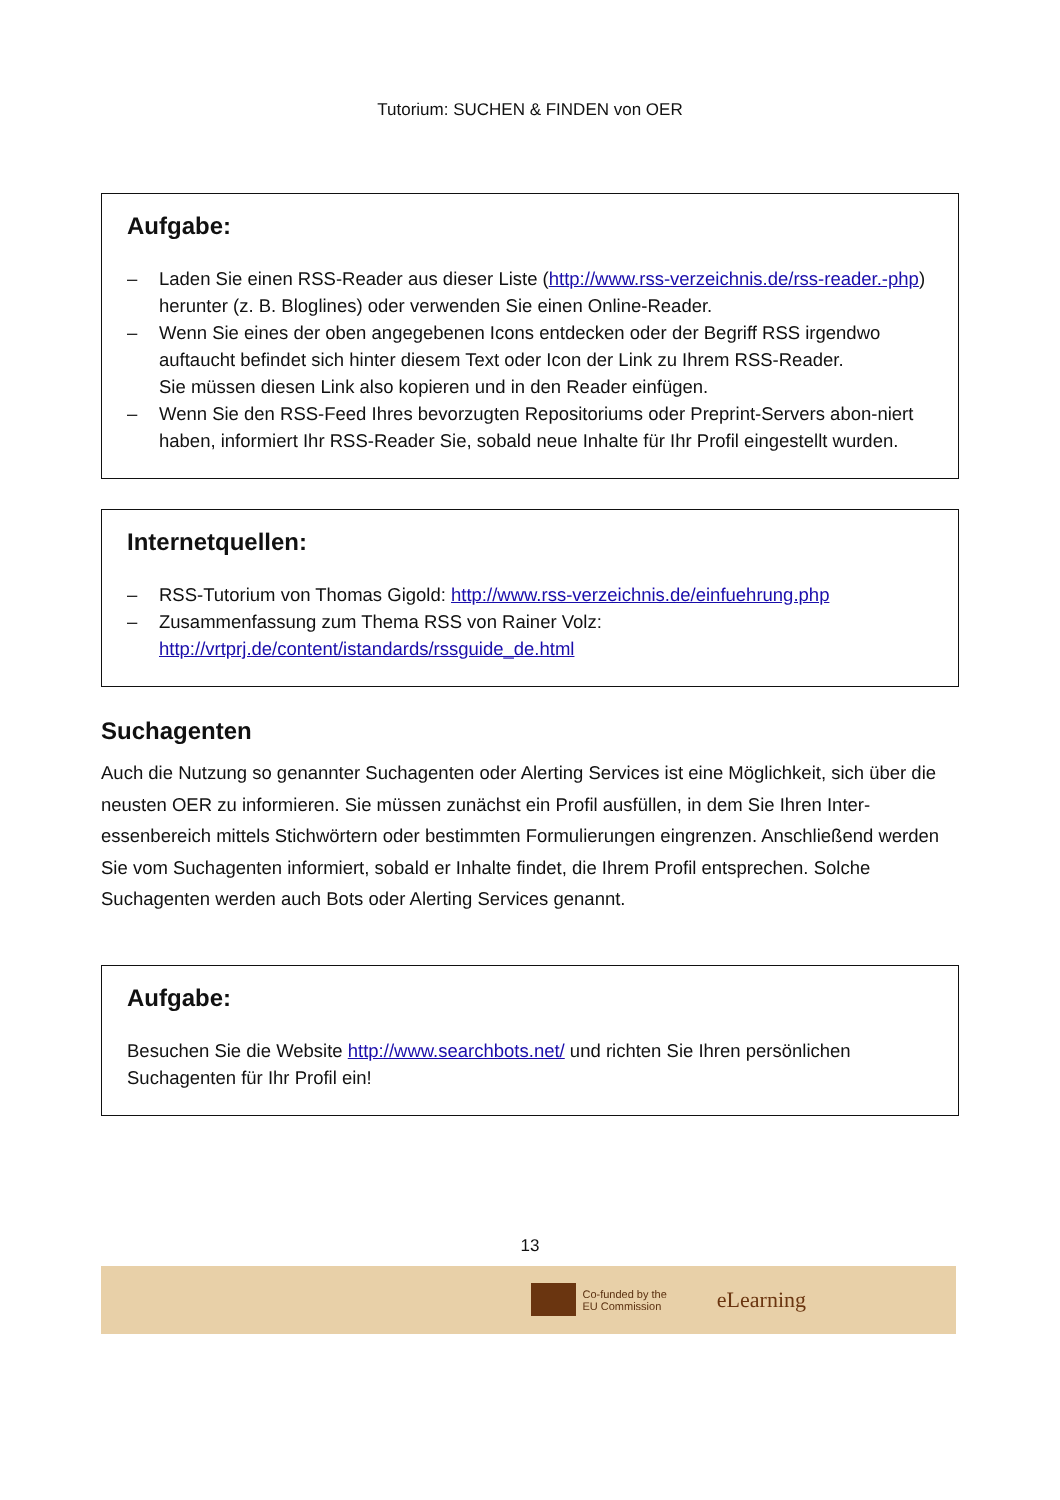Tutorium: SUCHEN & FINDEN von OER
Aufgabe:
– Laden Sie einen RSS-Reader aus dieser Liste (http://www.rss-verzeichnis.de/rss-reader.-php) herunter (z. B. Bloglines) oder verwenden Sie einen Online-Reader.
– Wenn Sie eines der oben angegebenen Icons entdecken oder der Begriff RSS irgendwo auftaucht befindet sich hinter diesem Text oder Icon der Link zu Ihrem RSS-Reader.
Sie müssen diesen Link also kopieren und in den Reader einfügen.
– Wenn Sie den RSS-Feed Ihres bevorzugten Repositoriums oder Preprint-Servers abon-niert haben, informiert Ihr RSS-Reader Sie, sobald neue Inhalte für Ihr Profil eingestellt wurden.
Internetquellen:
– RSS-Tutorium von Thomas Gigold: http://www.rss-verzeichnis.de/einfuehrung.php
– Zusammenfassung zum Thema RSS von Rainer Volz:
http://vrtprj.de/content/istandards/rssguide_de.html
Suchagenten
Auch die Nutzung so genannter Suchagenten oder Alerting Services ist eine Möglichkeit, sich über die neusten OER zu informieren. Sie müssen zunächst ein Profil ausfüllen, in dem Sie Ihren Inter-essenbereich mittels Stichwörtern oder bestimmten Formulierungen eingrenzen. Anschließend werden Sie vom Suchagenten informiert, sobald er Inhalte findet, die Ihrem Profil entsprechen. Solche Suchagenten werden auch Bots oder Alerting Services genannt.
Aufgabe:
Besuchen Sie die Website http://www.searchbots.net/ und richten Sie Ihren persönlichen Suchagenten für Ihr Profil ein!
13
Co-funded by the
EU Commission
eLearning